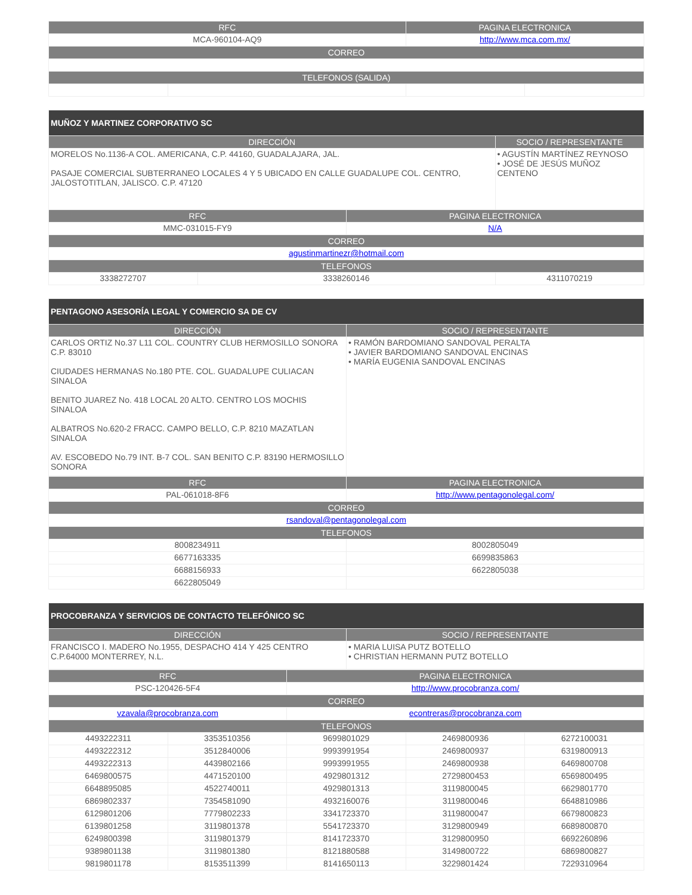| RFC | | PAGINA ELECTRONICA | |
| --- | --- | --- | --- |
| MCA-960104-AQ9 | | http://www.mca.com.mx/ | |
| CORREO | | | |
| TELEFONOS (SALIDA) | | | |
| MUÑOZ Y MARTINEZ CORPORATIVO SC | | | |
| --- | --- | --- | --- |
| DIRECCIÓN | | | SOCIO / REPRESENTANTE |
| MORELOS No.1136-A COL. AMERICANA, C.P. 44160, GUADALAJARA, JAL. PASAJE COMERCIAL SUBTERRANEO LOCALES 4 Y 5 UBICADO EN CALLE GUADALUPE COL. CENTRO, JALOSTOTITLAN, JALISCO. C.P. 47120 | | | • AGUSTÍN MARTÍNEZ REYNOSO • JOSÉ DE JESÚS MUÑOZ CENTENO |
| RFC | | PAGINA ELECTRONICA | |
| MMC-031015-FY9 | | N/A | |
| CORREO | | | |
| agustinmartinezr@hotmail.com | | | |
| TELEFONOS | | | |
| 3338272707 | 3338260146 | | 4311070219 |
| PENTAGONO ASESORÍA LEGAL Y COMERCIO SA DE CV | |
| --- | --- |
| DIRECCIÓN | SOCIO / REPRESENTANTE |
| CARLOS ORTIZ No.37 L11 COL. COUNTRY CLUB HERMOSILLO SONORA C.P. 83010 CIUDADES HERMANAS No.180 PTE. COL. GUADALUPE CULIACAN SINALOA BENITO JUAREZ No. 418 LOCAL 20 ALTO. CENTRO LOS MOCHIS SINALOA ALBATROS No.620-2 FRACC. CAMPO BELLO, C.P. 8210 MAZATLAN SINALOA AV. ESCOBEDO No.79 INT. B-7 COL. SAN BENITO C.P. 83190 HERMOSILLO SONORA | • RAMÓN BARDOMIANO SANDOVAL PERALTA • JAVIER BARDOMIANO SANDOVAL ENCINAS • MARÍA EUGENIA SANDOVAL ENCINAS |
| RFC | PAGINA ELECTRONICA |
| --- | --- |
| PAL-061018-8F6 | http://www.pentagonolegal.com/ |
| CORREO | |
| rsandoval@pentagonolegal.com | |
| TELEFONOS | |
| 8008234911 | 8002805049 |
| 6677163335 | 6699835863 |
| 6688156933 | 6622805038 |
| 6622805049 | |
| PROCOBRANZA Y SERVICIOS DE CONTACTO TELEFÓNICO SC | |
| --- | --- |
| DIRECCIÓN | SOCIO / REPRESENTANTE |
| FRANCISCO I. MADERO No.1955, DESPACHO 414 Y 425 CENTRO C.P.64000 MONTERREY, N.L. | • MARIA LUISA PUTZ BOTELLO • CHRISTIAN HERMANN PUTZ BOTELLO |
| RFC | | PAGINA ELECTRONICA | | |
| --- | --- | --- | --- | --- |
| PSC-120426-5F4 | | http://www.procobranza.com/ | | |
| CORREO | | | | |
| vzavala@procobranza.com | | econtreras@procobranza.com | | |
| TELEFONOS | | | | |
| 4493222311 | 3353510356 | 9699801029 | 2469800936 | 6272100031 |
| 4493222312 | 3512840006 | 9993991954 | 2469800937 | 6319800913 |
| 4493222313 | 4439802166 | 9993991955 | 2469800938 | 6469800708 |
| 6469800575 | 4471520100 | 4929801312 | 2729800453 | 6569800495 |
| 6648895085 | 4522740011 | 4929801313 | 3119800045 | 6629801770 |
| 6869802337 | 7354581090 | 4932160076 | 3119800046 | 6648810986 |
| 6129801206 | 7779802233 | 3341723370 | 3119800047 | 6679800823 |
| 6139801258 | 3119801378 | 5541723370 | 3129800949 | 6689800870 |
| 6249800398 | 3119801379 | 8141723370 | 3129800950 | 6692260896 |
| 9389801138 | 3119801380 | 8121880588 | 3149800722 | 6869800827 |
| 9819801178 | 8153511399 | 8141650113 | 3229801424 | 7229310964 |